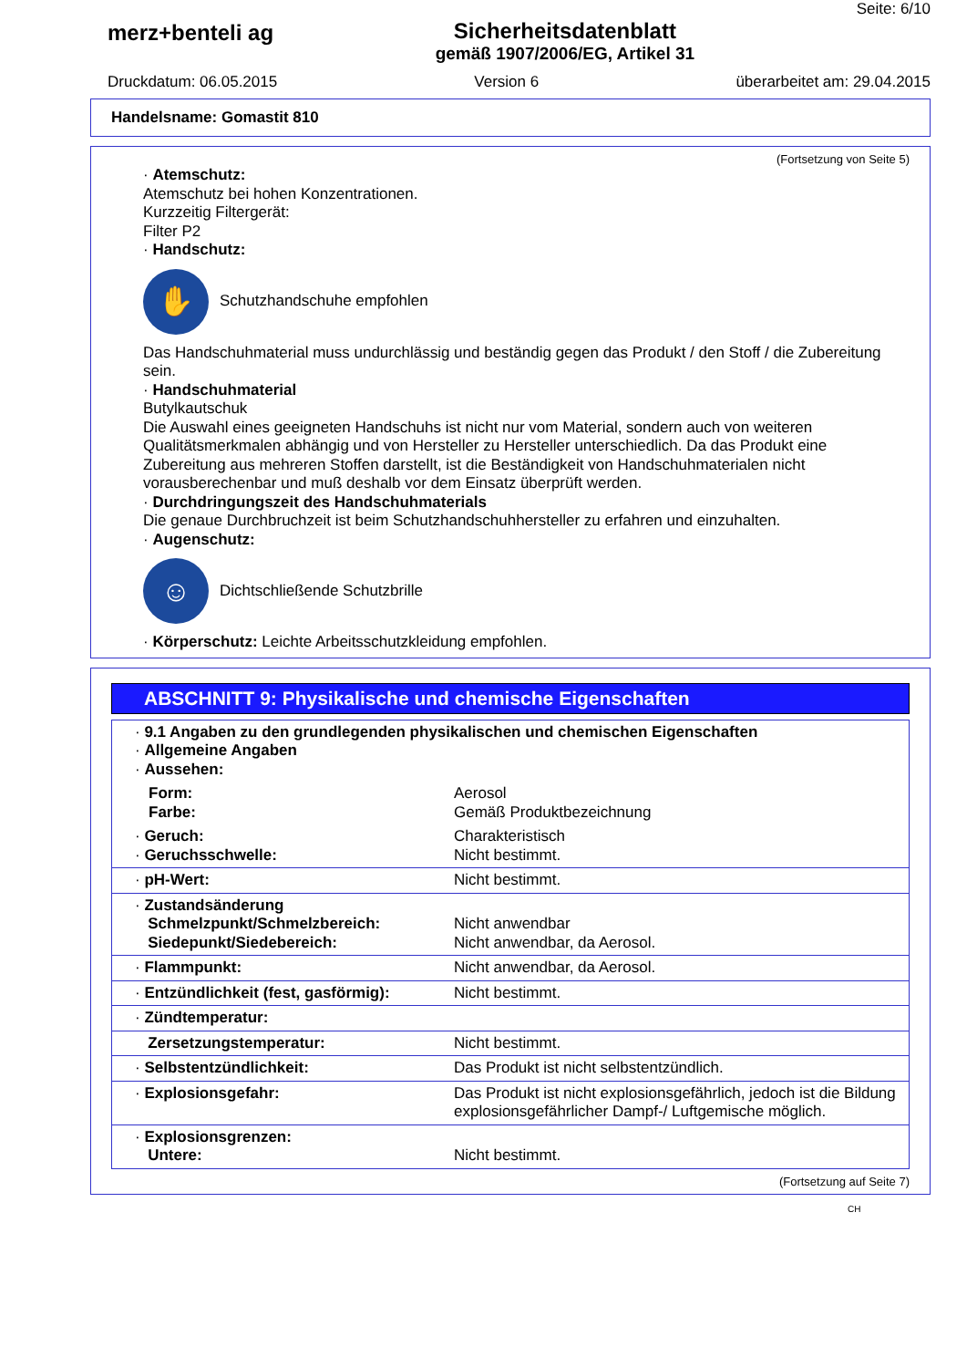merz+benteli ag Sicherheitsdatenblatt
gemäß 1907/2006/EG, Artikel 31
Seite: 6/10
Druckdatum: 06.05.2015 Version 6 überarbeitet am: 29.04.2015
Handelsname: Gomastit 810
(Fortsetzung von Seite 5)
· Atemschutz:
Atemschutz bei hohen Konzentrationen.
Kurzzeitig Filtergerät:
Filter P2
· Handschutz:
✋
Schutzhandschuhe empfohlen
Das Handschuhmaterial muss undurchlässig und beständig gegen das Produkt / den Stoff / die Zubereitung sein.
· Handschuhmaterial
Butylkautschuk
Die Auswahl eines geeigneten Handschuhs ist nicht nur vom Material, sondern auch von weiteren Qualitätsmerkmalen abhängig und von Hersteller zu Hersteller unterschiedlich. Da das Produkt eine Zubereitung aus mehreren Stoffen darstellt, ist die Beständigkeit von Handschuhmaterialen nicht vorausberechenbar und muß deshalb vor dem Einsatz überprüft werden.
· Durchdringungszeit des Handschuhmaterials
Die genaue Durchbruchzeit ist beim Schutzhandschuhhersteller zu erfahren und einzuhalten.
· Augenschutz:
☺
Dichtschließende Schutzbrille
· Körperschutz: Leichte Arbeitsschutzkleidung empfohlen.
ABSCHNITT 9: Physikalische und chemische Eigenschaften
| · 9.1 Angaben zu den grundlegenden physikalischen und chemischen Eigenschaften · Allgemeine Angaben · Aussehen: | |
| Form: Farbe: | Aerosol Gemäß Produktbezeichnung |
| · Geruch: · Geruchsschwelle: | Charakteristisch Nicht bestimmt. |
| · pH-Wert: | Nicht bestimmt. |
| · Zustandsänderung Schmelzpunkt/Schmelzbereich: Siedepunkt/Siedebereich: | Nicht anwendbar Nicht anwendbar, da Aerosol. |
| · Flammpunkt: | Nicht anwendbar, da Aerosol. |
| · Entzündlichkeit (fest, gasförmig): | Nicht bestimmt. |
| · Zündtemperatur: | |
| Zersetzungstemperatur: | Nicht bestimmt. |
| · Selbstentzündlichkeit: | Das Produkt ist nicht selbstentzündlich. |
| · Explosionsgefahr: | Das Produkt ist nicht explosionsgefährlich, jedoch ist die Bildung explosionsgefährlicher Dampf-/ Luftgemische möglich. |
| · Explosionsgrenzen: Untere: | Nicht bestimmt. |
(Fortsetzung auf Seite 7)
CH